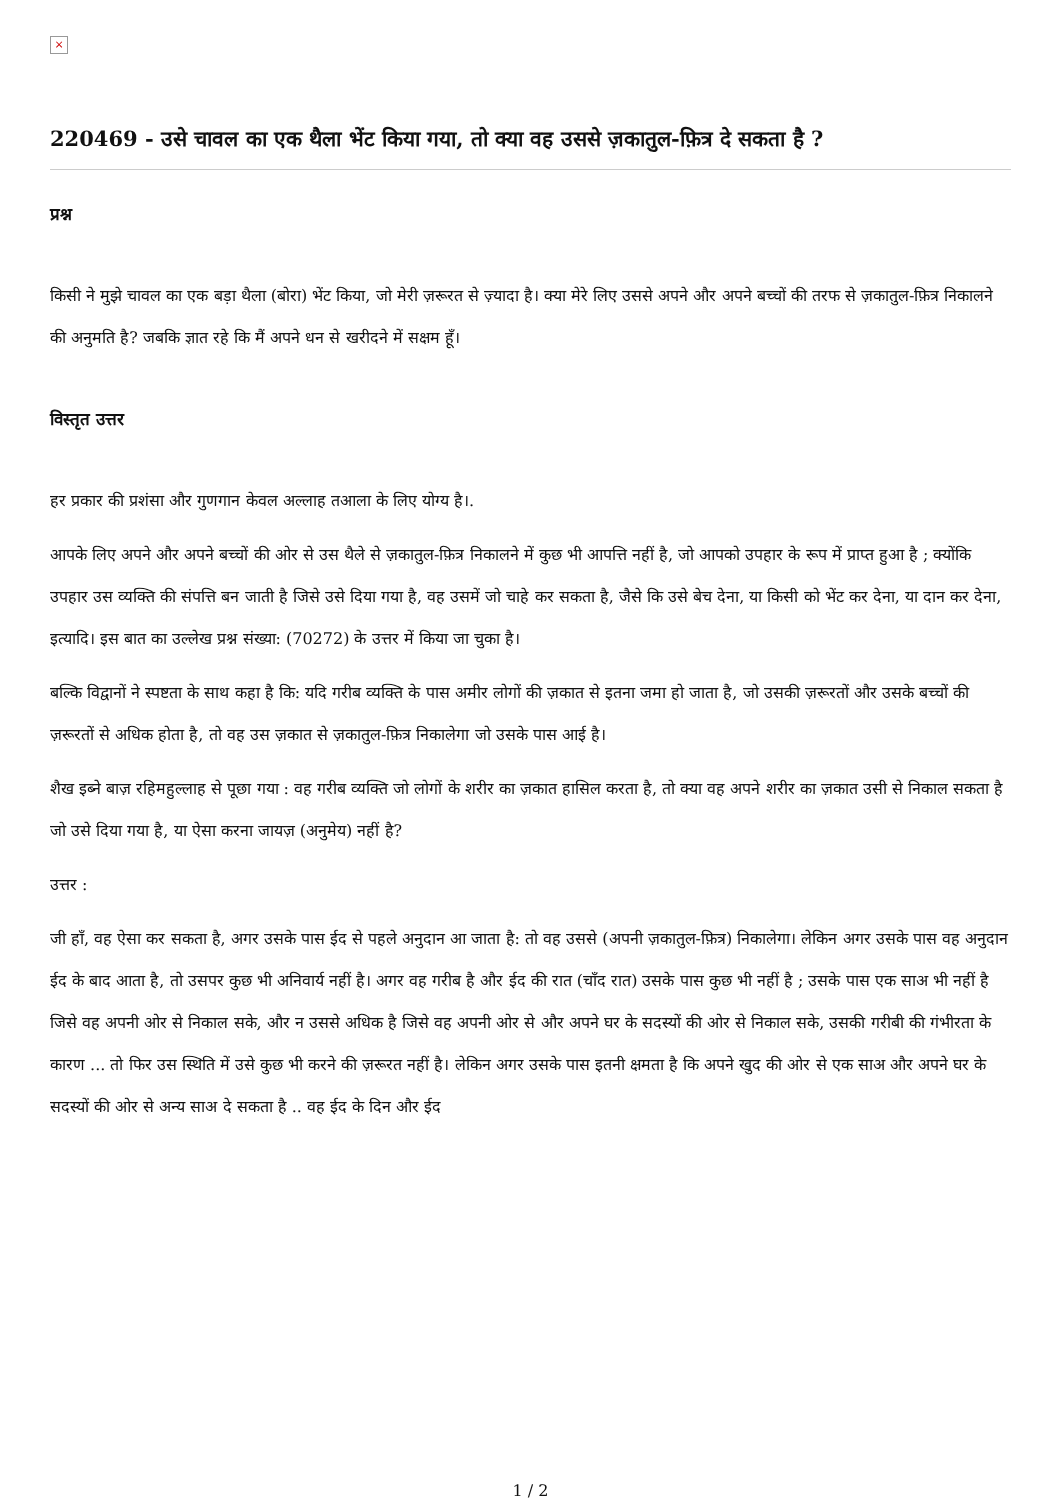×
220469 - उसे चावल का एक थैला भेंट किया गया, तो क्या वह उससे ज़कातुल-फ़ित्र दे सकता है ?
प्रश्न
किसी ने मुझे चावल का एक बड़ा थैला (बोरा) भेंट किया, जो मेरी ज़रूरत से ज़्यादा है। क्या मेरे लिए उससे अपने और अपने बच्चों की तरफ से ज़कातुल-फ़ित्र निकालने की अनुमति है? जबकि ज्ञात रहे कि मैं अपने धन से खरीदने में सक्षम हूँ।
विस्तृत उत्तर
हर प्रकार की प्रशंसा और गुणगान केवल अल्लाह तआला के लिए योग्य है।.
आपके लिए अपने और अपने बच्चों की ओर से उस थैले से ज़कातुल-फ़ित्र निकालने में कुछ भी आपत्ति नहीं है, जो आपको उपहार के रूप में प्राप्त हुआ है ; क्योंकि उपहार उस व्यक्ति की संपत्ति बन जाती है जिसे उसे दिया गया है, वह उसमें जो चाहे कर सकता है, जैसे कि उसे बेच देना, या किसी को भेंट कर देना, या दान कर देना, इत्यादि। इस बात का उल्लेख प्रश्न संख्या: (70272) के उत्तर में किया जा चुका है।
बल्कि विद्वानों ने स्पष्टता के साथ कहा है कि: यदि गरीब व्यक्ति के पास अमीर लोगों की ज़कात से इतना जमा हो जाता है, जो उसकी ज़रूरतों और उसके बच्चों की ज़रूरतों से अधिक होता है, तो वह उस ज़कात से ज़कातुल-फ़ित्र निकालेगा जो उसके पास आई है।
शैख इब्ने बाज़ रहिमहुल्लाह से पूछा गया : वह गरीब व्यक्ति जो लोगों के शरीर का ज़कात हासिल करता है, तो क्या वह अपने शरीर का ज़कात उसी से निकाल सकता है जो उसे दिया गया है, या ऐसा करना जायज़ (अनुमेय) नहीं है?
उत्तर :
जी हाँ, वह ऐसा कर सकता है, अगर उसके पास ईद से पहले अनुदान आ जाता है: तो वह उससे (अपनी ज़कातुल-फ़ित्र) निकालेगा। लेकिन अगर उसके पास वह अनुदान ईद के बाद आता है, तो उसपर कुछ भी अनिवार्य नहीं है। अगर वह गरीब है और ईद की रात (चाँद रात) उसके पास कुछ भी नहीं है ; उसके पास एक साअ भी नहीं है जिसे वह अपनी ओर से निकाल सके, और न उससे अधिक है जिसे वह अपनी ओर से और अपने घर के सदस्यों की ओर से निकाल सके, उसकी गरीबी की गंभीरता के कारण ... तो फिर उस स्थिति में उसे कुछ भी करने की ज़रूरत नहीं है। लेकिन अगर उसके पास इतनी क्षमता है कि अपने खुद की ओर से एक साअ और अपने घर के सदस्यों की ओर से अन्य साअ दे सकता है .. वह ईद के दिन और ईद
1 / 2